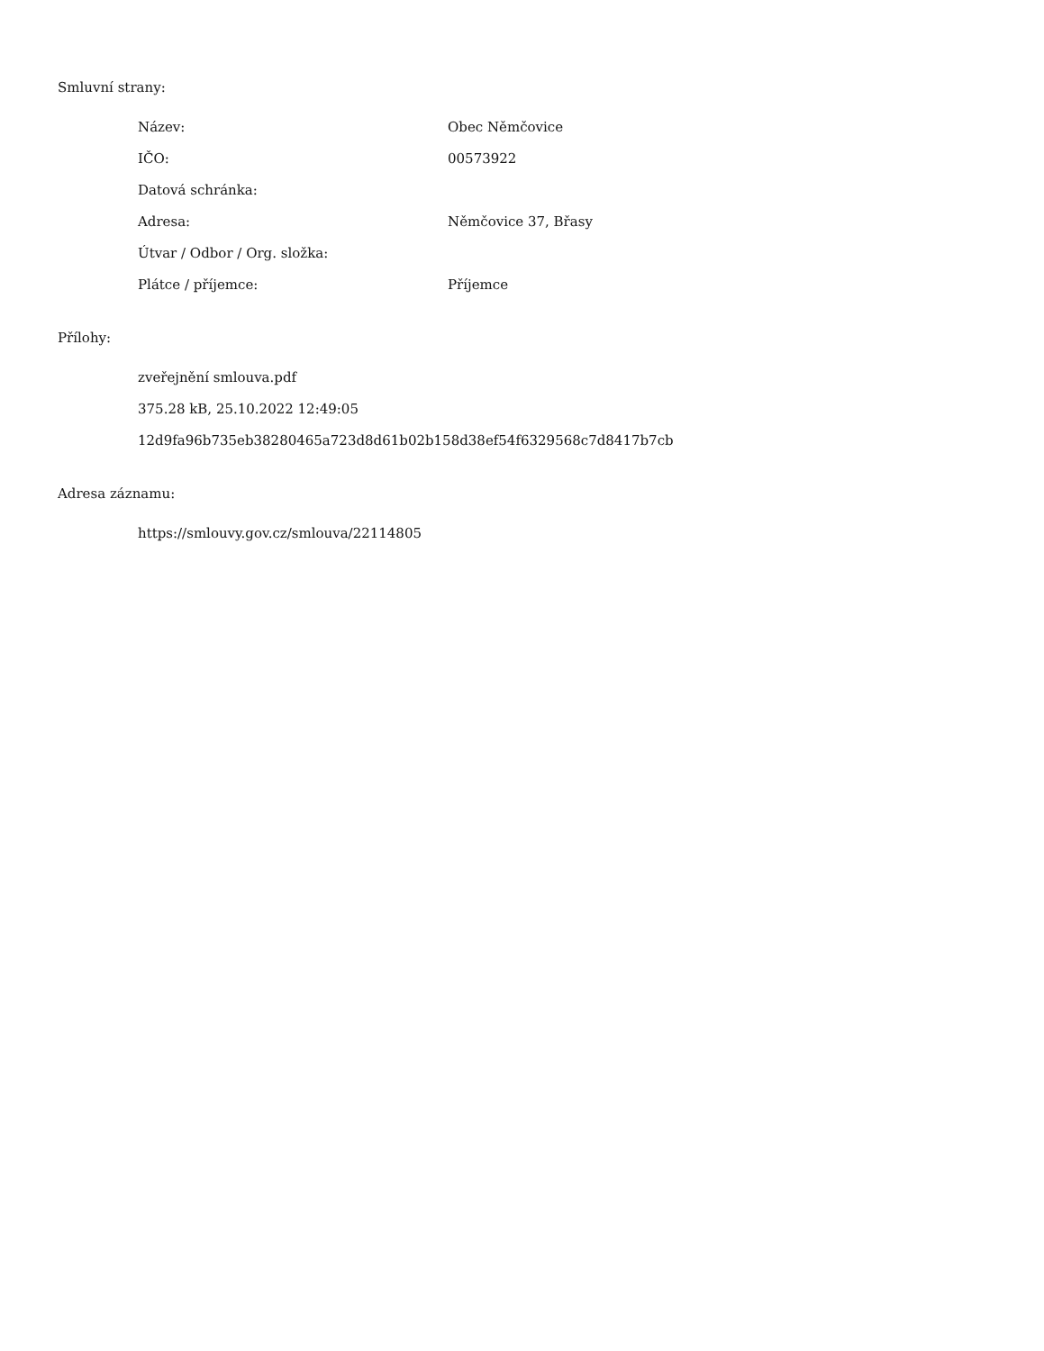Smluvní strany:
| Název: | Obec Němčovice |
| IČO: | 00573922 |
| Datová schránka: | |
| Adresa: | Němčovice 37, Břasy |
| Útvar / Odbor / Org. složka: | |
| Plátce / příjemce: | Příjemce |
Přílohy:
zveřejnění smlouva.pdf
375.28 kB, 25.10.2022 12:49:05
12d9fa96b735eb38280465a723d8d61b02b158d38ef54f6329568c7d8417b7cb
Adresa záznamu:
https://smlouvy.gov.cz/smlouva/22114805